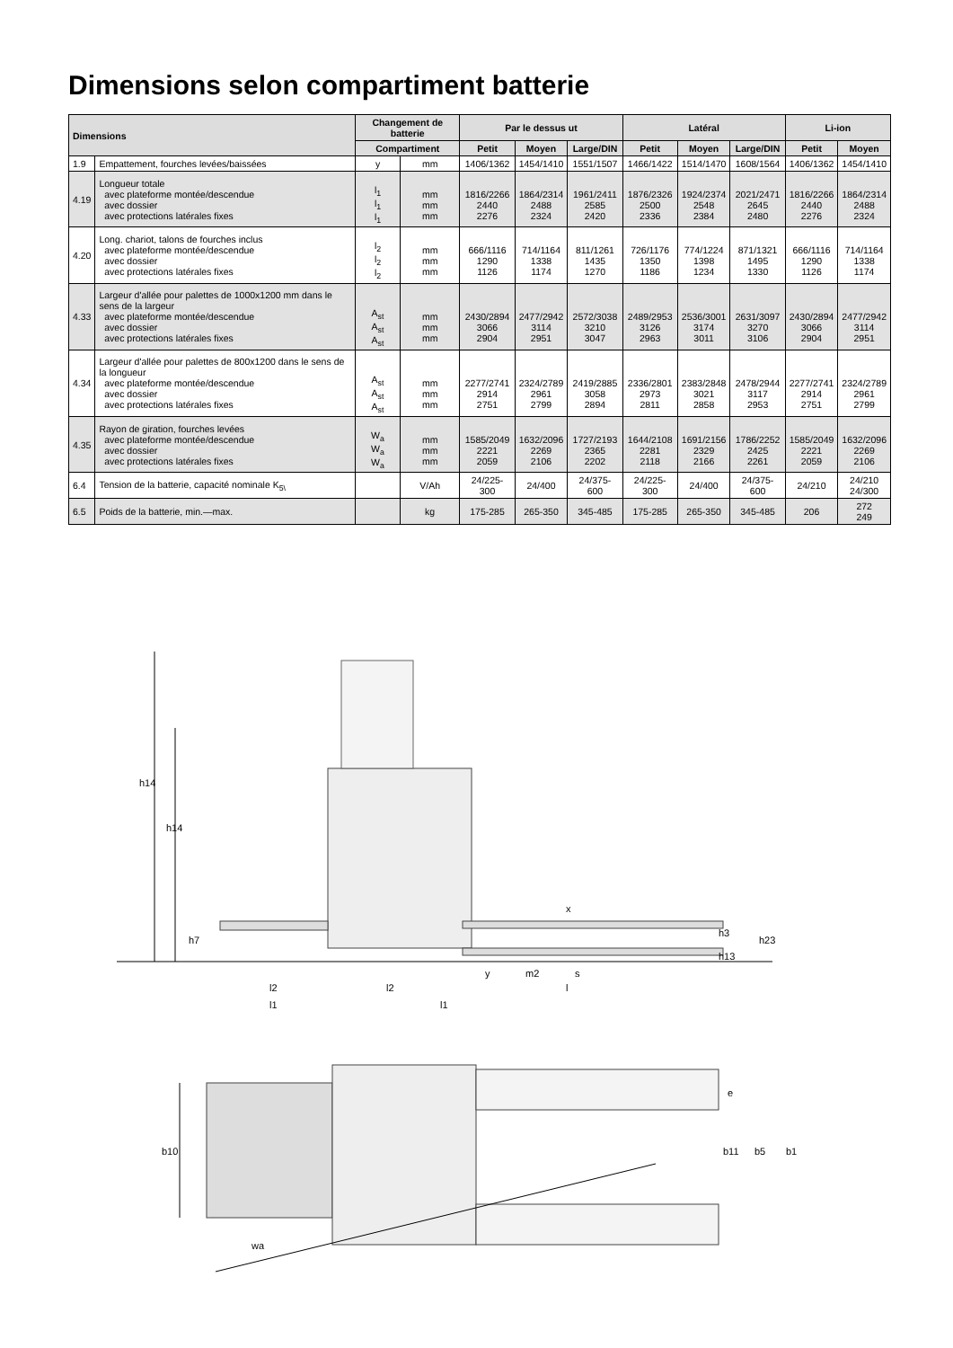Dimensions selon compartiment batterie
| Dimensions | | Changement de batterie | | Par le dessus ut | | | Latéral | | | Li-ion | |
| --- | --- | --- | --- | --- | --- | --- | --- | --- | --- | --- | --- |
| | | Compartiment | | Petit | Moyen | Large/DIN | Petit | Moyen | Large/DIN | Petit | Moyen |
| 1.9 | Empattement, fourches levées/baissées | y | mm | 1406/1362 | 1454/1410 | 1551/1507 | 1466/1422 | 1514/1470 | 1608/1564 | 1406/1362 | 1454/1410 |
| 4.19 | Longueur totale avec plateforme montée/descendue avec dossier avec protections latérales fixes | l<sub>1</sub> l<sub>1</sub> l<sub>1</sub> | mm mm mm | 1816/2266 2440 2276 | 1864/2314 2488 2324 | 1961/2411 2585 2420 | 1876/2326 2500 2336 | 1924/2374 2548 2384 | 2021/2471 2645 2480 | 1816/2266 2440 2276 | 1864/2314 2488 2324 |
| 4.20 | Long. chariot, talons de fourches inclus avec plateforme montée/descendue avec dossier avec protections latérales fixes | l<sub>2</sub> l<sub>2</sub> l<sub>2</sub> | mm mm mm | 666/1116 1290 1126 | 714/1164 1338 1174 | 811/1261 1435 1270 | 726/1176 1350 1186 | 774/1224 1398 1234 | 871/1321 1495 1330 | 666/1116 1290 1126 | 714/1164 1338 1174 |
| 4.33 | Largeur d'allée pour palettes de 1000x1200 mm dans le sens de la largeur avec plateforme montée/descendue avec dossier avec protections latérales fixes | A<sub>st</sub> A<sub>st</sub> A<sub>st</sub> | mm mm mm | 2430/2894 3066 2904 | 2477/2942 3114 2951 | 2572/3038 3210 3047 | 2489/2953 3126 2963 | 2536/3001 3174 3011 | 2631/3097 3270 3106 | 2430/2894 3066 2904 | 2477/2942 3114 2951 |
| 4.34 | Largeur d'allée pour palettes de 800x1200 dans le sens de la longueur avec plateforme montée/descendue avec dossier avec protections latérales fixes | A<sub>st</sub> A<sub>st</sub> A<sub>st</sub> | mm mm mm | 2277/2741 2914 2751 | 2324/2789 2961 2799 | 2419/2885 3058 2894 | 2336/2801 2973 2811 | 2383/2848 3021 2858 | 2478/2944 3117 2953 | 2277/2741 2914 2751 | 2324/2789 2961 2799 |
| 4.35 | Rayon de giration, fourches levées avec plateforme montée/descendue avec dossier avec protections latérales fixes | W<sub>a</sub> W<sub>a</sub> W<sub>a</sub> | mm mm mm | 1585/2049 2221 2059 | 1632/2096 2269 2106 | 1727/2193 2365 2202 | 1644/2108 2281 2118 | 1691/2156 2329 2166 | 1786/2252 2425 2261 | 1585/2049 2221 2059 | 1632/2096 2269 2106 |
| 6.4 | Tension de la batterie, capacité nominale K<sub>5\</sub> | | V/Ah | 24/225-300 | 24/400 | 24/375-600 | 24/225-300 | 24/400 | 24/375-600 | 24/210 | 24/210 24/300 |
| 6.5 | Poids de la batterie, min.—max. | | kg | 175-285 | 265-350 | 345-485 | 175-285 | 265-350 | 345-485 | 206 | 272 249 |
h14
h14
h7
x
y
m2
s
h3
h13
h23
l2
l2
l
l1
l1
b10
e
b11
b5
b1
wa